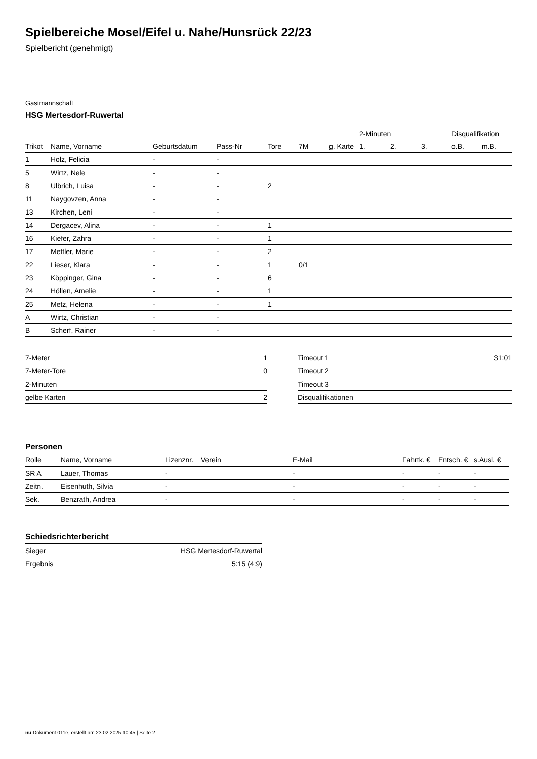Spielbereiche Mosel/Eifel u. Nahe/Hunsrück 22/23
Spielbericht (genehmigt)
Gastmannschaft
HSG Mertesdorf-Ruwertal
| | | | | | | | 2-Minuten | | | Disqualifikation | |
| Trikot | Name, Vorname | Geburtsdatum | Pass-Nr | Tore | 7M | g. Karte | 1. | 2. | 3. | o.B. | m.B. |
| 1 | Holz, Felicia | - | - | | | | | | | | |
| 5 | Wirtz, Nele | - | - | | | | | | | | |
| 8 | Ulbrich, Luisa | - | - | 2 | | | | | | | |
| 11 | Naygovzen, Anna | - | - | | | | | | | | |
| 13 | Kirchen, Leni | - | - | | | | | | | | |
| 14 | Dergacev, Alina | - | - | 1 | | | | | | | |
| 16 | Kiefer, Zahra | - | - | 1 | | | | | | | |
| 17 | Mettler, Marie | - | - | 2 | | | | | | | |
| 22 | Lieser, Klara | - | - | 1 | 0/1 | | | | | | |
| 23 | Köppinger, Gina | - | - | 6 | | | | | | | |
| 24 | Höllen, Amelie | - | - | 1 | | | | | | | |
| 25 | Metz, Helena | - | - | 1 | | | | | | | |
| A | Wirtz, Christian | - | - | | | | | | | | |
| B | Scherf, Rainer | - | - | | | | | | | | |
| 7-Meter | 1 |
| 7-Meter-Tore | 0 |
| 2-Minuten | |
| gelbe Karten | 2 |
| Timeout 1 | 31:01 |
| Timeout 2 | |
| Timeout 3 | |
| Disqualifikationen | |
Personen
| Rolle | Name, Vorname | Lizenznr. | Verein | E-Mail | Fahrtk. € | Entsch. € | s.Ausl. € |
| --- | --- | --- | --- | --- | --- | --- | --- |
| SR A | Lauer, Thomas | - | | - | - | - | - |
| Zeitn. | Eisenhuth, Silvia | - | | - | - | - | - |
| Sek. | Benzrath, Andrea | - | | - | - | - | - |
Schiedsrichterbericht
| Sieger | HSG Mertesdorf-Ruwertal |
| Ergebnis | 5:15 (4:9) |
nu.Dokument 011e, erstellt am 23.02.2025 10:45 | Seite 2